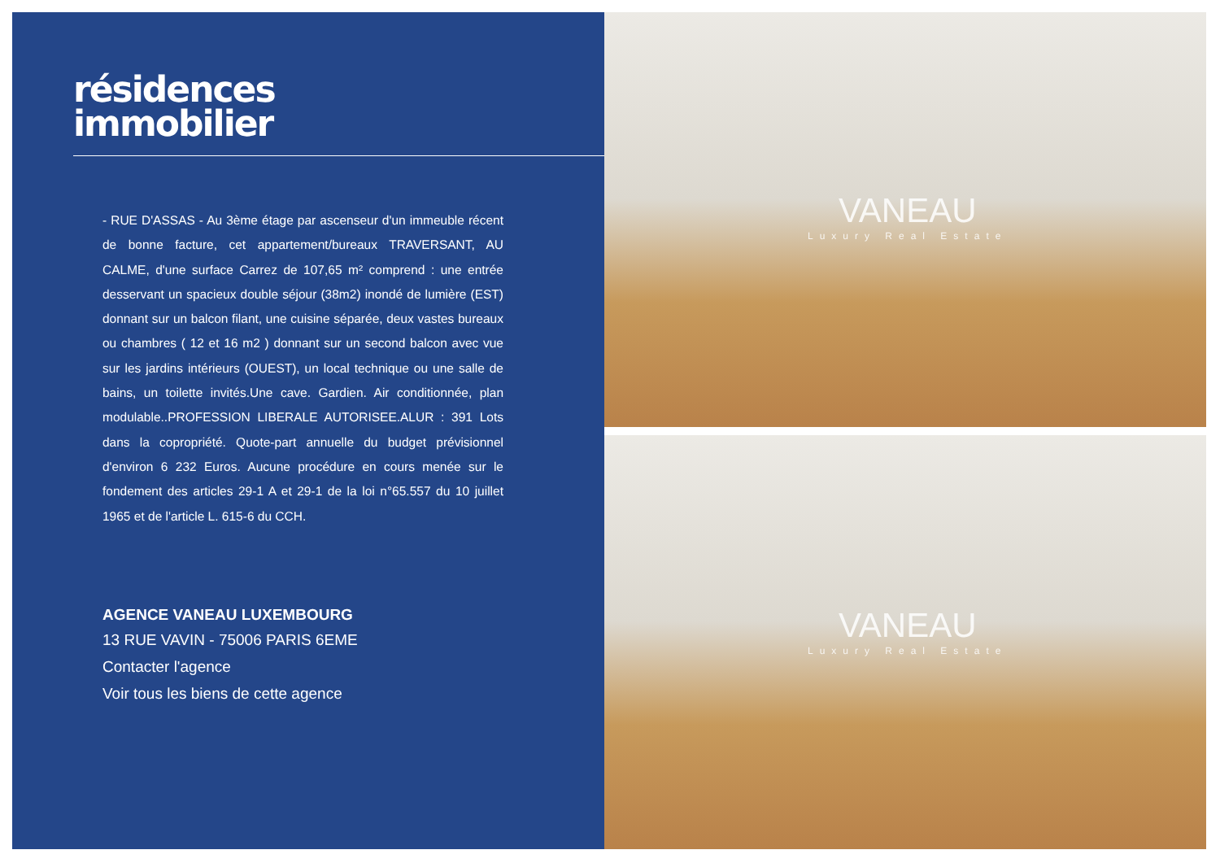résidences
immobilier
- RUE D'ASSAS - Au 3ème étage par ascenseur d'un immeuble récent de bonne facture, cet appartement/bureaux TRAVERSANT, AU CALME, d'une surface Carrez de 107,65 m² comprend : une entrée desservant un spacieux double séjour (38m2) inondé de lumière (EST) donnant sur un balcon filant, une cuisine séparée, deux vastes bureaux ou chambres ( 12 et 16 m2 ) donnant sur un second balcon avec vue sur les jardins intérieurs (OUEST), un local technique ou une salle de bains, un toilette invités.Une cave. Gardien. Air conditionnée, plan modulable..PROFESSION LIBERALE AUTORISEE.ALUR : 391 Lots dans la copropriété. Quote-part annuelle du budget prévisionnel d'environ 6 232 Euros. Aucune procédure en cours menée sur le fondement des articles 29-1 A et 29-1 de la loi n°65.557 du 10 juillet 1965 et de l'article L. 615-6 du CCH.
AGENCE VANEAU LUXEMBOURG
13 RUE VAVIN - 75006 PARIS 6EME
Contacter l'agence
Voir tous les biens de cette agence
VANEAU
Luxury Real Estate
VANEAU
Luxury Real Estate